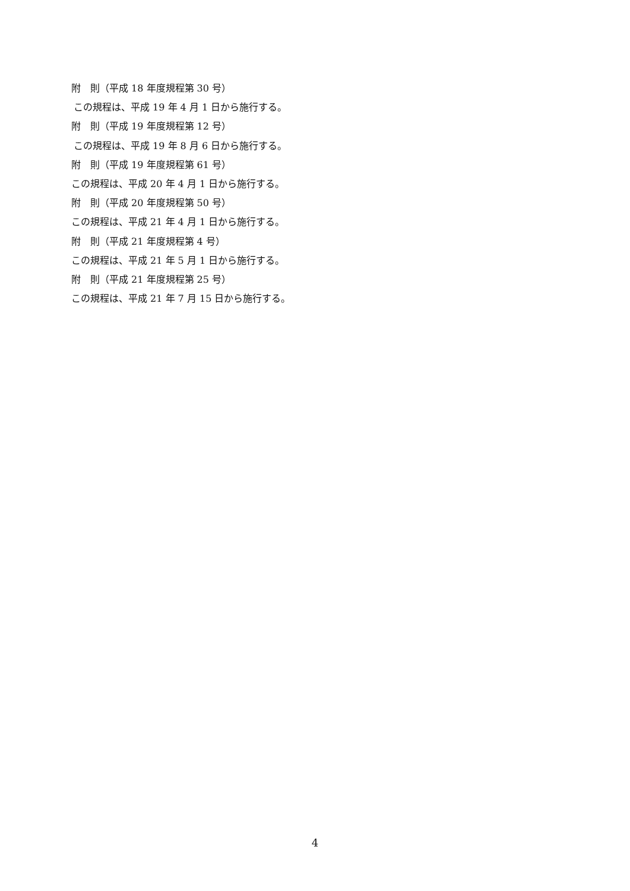附　則（平成 18 年度規程第 30 号）
この規程は、平成 19 年 4 月 1 日から施行する。
附　則（平成 19 年度規程第 12 号）
この規程は、平成 19 年 8 月 6 日から施行する。
附　則（平成 19 年度規程第 61 号）
この規程は、平成 20 年 4 月 1 日から施行する。
附　則（平成 20 年度規程第 50 号）
この規程は、平成 21 年 4 月 1 日から施行する。
附　則（平成 21 年度規程第 4 号）
この規程は、平成 21 年 5 月 1 日から施行する。
附　則（平成 21 年度規程第 25 号）
この規程は、平成 21 年 7 月 15 日から施行する。
4